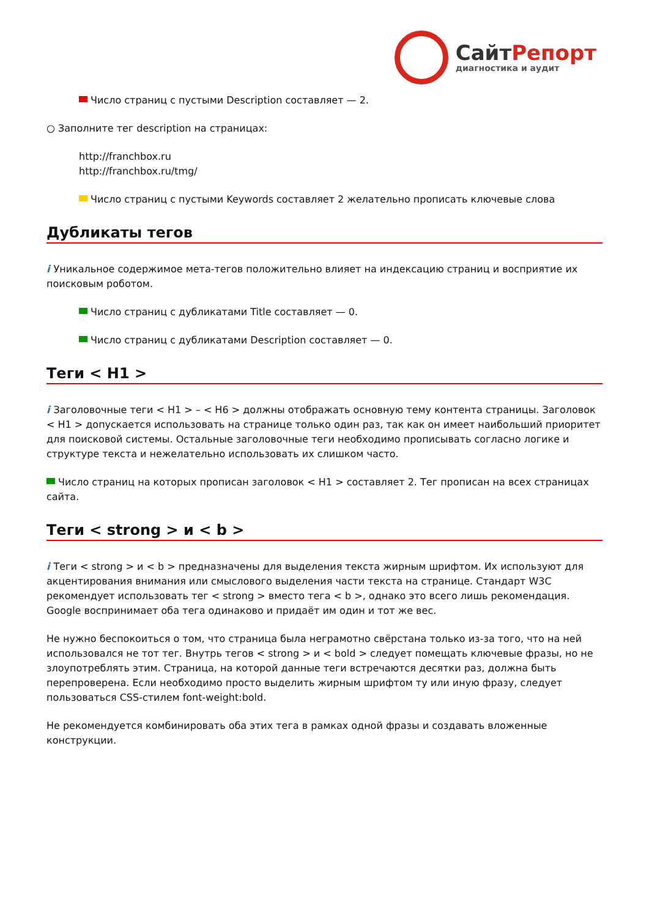СайтРепорт
диагностика и аудит
Число страниц с пустыми Description составляет — 2.
○ Заполните тег description на страницах:
http://franchbox.ru
http://franchbox.ru/tmg/
Число страниц с пустыми Keywords составляет 2 желательно прописать ключевые слова
Дубликаты тегов
i Уникальное содержимое мета-тегов положительно влияет на индексацию страниц и восприятие их поисковым роботом.
Число страниц с дубликатами Title составляет — 0.
Число страниц с дубликатами Description составляет — 0.
Теги < H1 >
i Заголовочные теги < H1 > – < H6 > должны отображать основную тему контента страницы. Заголовок < H1 > допускается использовать на странице только один раз, так как он имеет наибольший приоритет для поисковой системы. Остальные заголовочные теги необходимо прописывать согласно логике и структуре текста и нежелательно использовать их слишком часто.
Число страниц на которых прописан заголовок < H1 > составляет 2. Тег прописан на всех страницах сайта.
Теги < strong > и < b >
i Теги < strong > и < b > предназначены для выделения текста жирным шрифтом. Их используют для акцентирования внимания или смыслового выделения части текста на странице. Стандарт W3C рекомендует использовать тег < strong > вместо тега < b >, однако это всего лишь рекомендация. Google воспринимает оба тега одинаково и придаёт им один и тот же вес.
Не нужно беспокоиться о том, что страница была неграмотно свёрстана только из-за того, что на ней использовался не тот тег. Внутрь тегов < strong > и < bold > следует помещать ключевые фразы, но не злоупотреблять этим. Страница, на которой данные теги встречаются десятки раз, должна быть перепроверена. Если необходимо просто выделить жирным шрифтом ту или иную фразу, следует пользоваться CSS-стилем font-weight:bold.
Не рекомендуется комбинировать оба этих тега в рамках одной фразы и создавать вложенные конструкции.